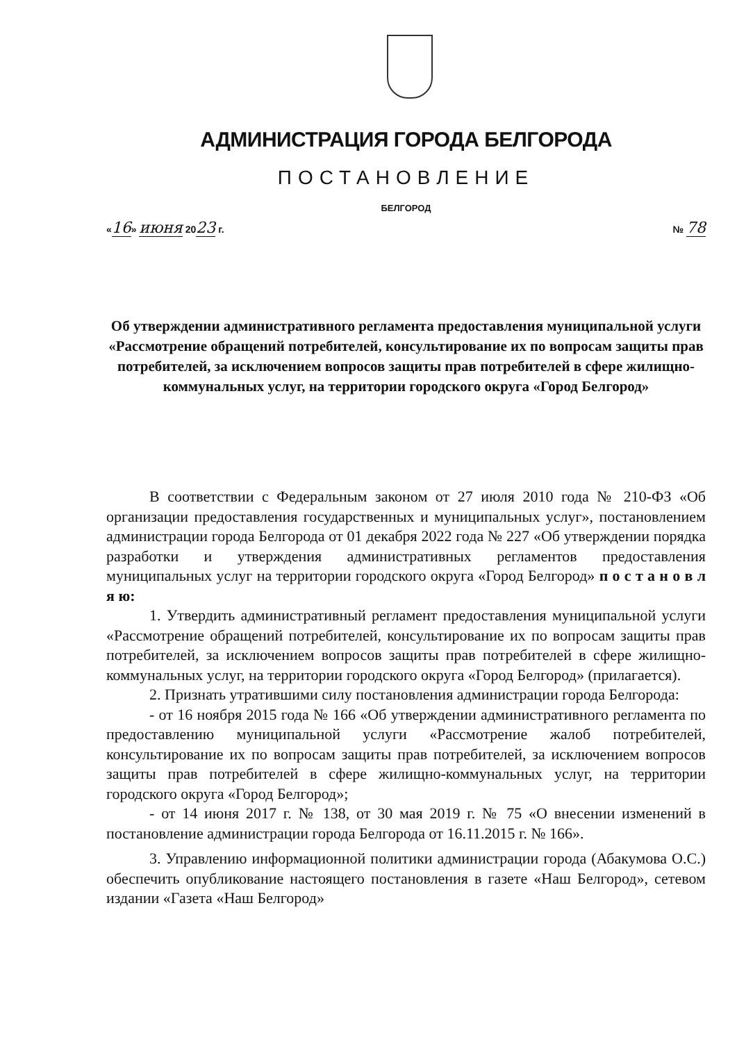АДМИНИСТРАЦИЯ ГОРОДА БЕЛГОРОДА
ПОСТАНОВЛЕНИЕ
БЕЛГОРОД
«16» июня 2023 г. № 78
Об утверждении административного регламента предоставления муниципальной услуги «Рассмотрение обращений потребителей, консультирование их по вопросам защиты прав потребителей, за исключением вопросов защиты прав потребителей в сфере жилищно-коммунальных услуг, на территории городского округа «Город Белгород»
В соответствии с Федеральным законом от 27 июля 2010 года № 210-ФЗ «Об организации предоставления государственных и муниципальных услуг», постановлением администрации города Белгорода от 01 декабря 2022 года № 227 «Об утверждении порядка разработки и утверждения административных регламентов предоставления муниципальных услуг на территории городского округа «Город Белгород» п о с т а н о в л я ю:
1. Утвердить административный регламент предоставления муниципальной услуги «Рассмотрение обращений потребителей, консультирование их по вопросам защиты прав потребителей, за исключением вопросов защиты прав потребителей в сфере жилищно-коммунальных услуг, на территории городского округа «Город Белгород» (прилагается).
2. Признать утратившими силу постановления администрации города Белгорода:
- от 16 ноября 2015 года № 166 «Об утверждении административного регламента по предоставлению муниципальной услуги «Рассмотрение жалоб потребителей, консультирование их по вопросам защиты прав потребителей, за исключением вопросов защиты прав потребителей в сфере жилищно-коммунальных услуг, на территории городского округа «Город Белгород»;
- от 14 июня 2017 г. № 138, от 30 мая 2019 г. № 75 «О внесении изменений в постановление администрации города Белгорода от 16.11.2015 г. № 166».
3. Управлению информационной политики администрации города (Абакумова О.С.) обеспечить опубликование настоящего постановления в газете «Наш Белгород», сетевом издании «Газета «Наш Белгород»